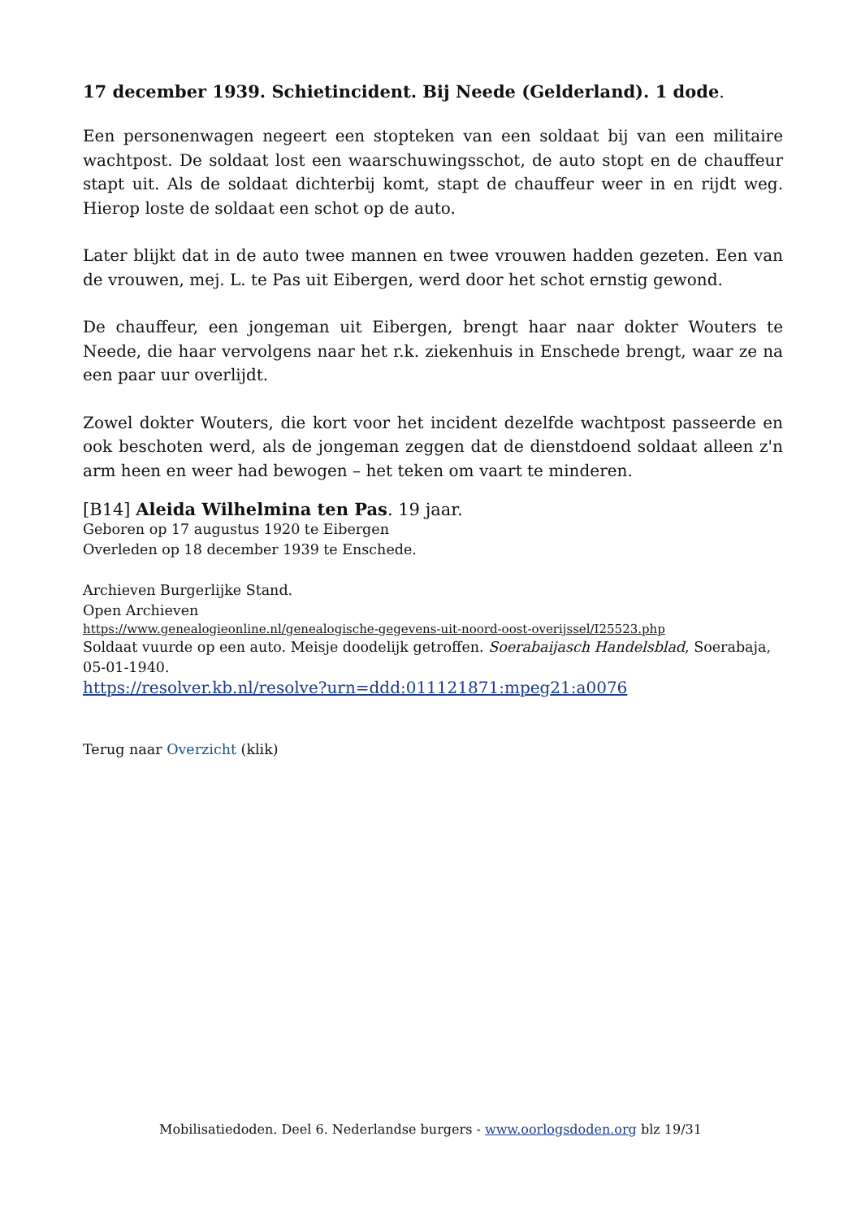17 december 1939. Schietincident. Bij Neede (Gelderland). 1 dode.
Een personenwagen negeert een stopteken van een soldaat bij van een militaire wachtpost. De soldaat lost een waarschuwingsschot, de auto stopt en de chauffeur stapt uit. Als de soldaat dichterbij komt, stapt de chauffeur weer in en rijdt weg. Hierop loste de soldaat een schot op de auto.
Later blijkt dat in de auto twee mannen en twee vrouwen hadden gezeten. Een van de vrouwen, mej. L. te Pas uit Eibergen, werd door het schot ernstig gewond.
De chauffeur, een jongeman uit Eibergen, brengt haar naar dokter Wouters te Neede, die haar vervolgens naar het r.k. ziekenhuis in Enschede brengt, waar ze na een paar uur overlijdt.
Zowel dokter Wouters, die kort voor het incident dezelfde wachtpost passeerde en ook beschoten werd, als de jongeman zeggen dat de dienstdoend soldaat alleen z'n arm heen en weer had bewogen – het teken om vaart te minderen.
[B14] Aleida Wilhelmina ten Pas. 19 jaar.
Geboren op 17 augustus 1920 te Eibergen
Overleden op 18 december 1939 te Enschede.
Archieven Burgerlijke Stand.
Open Archieven
https://www.genealogieonline.nl/genealogische-gegevens-uit-noord-oost-overijssel/I25523.php
Soldaat vuurde op een auto. Meisje doodelijk getroffen. Soerabaijasch Handelsblad, Soerabaja, 05-01-1940.
https://resolver.kb.nl/resolve?urn=ddd:011121871:mpeg21:a0076
Terug naar Overzicht (klik)
Mobilisatiedoden. Deel 6. Nederlandse burgers - www.oorlogsdoden.org blz 19/31